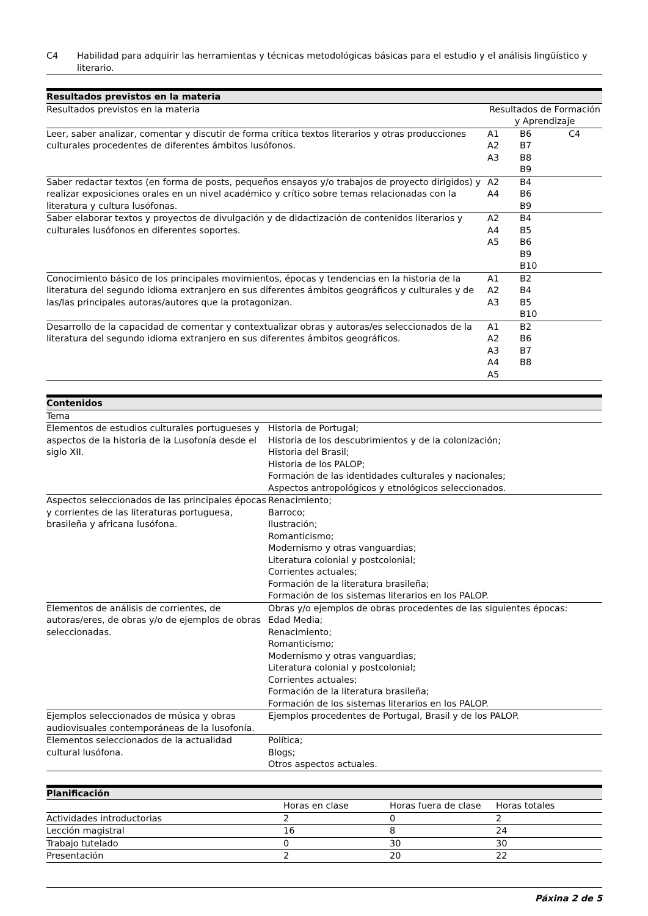| C4 | Habilidad para adquirir las herramientas y técnicas metodológicas básicas para el estudio y el análisis lingüístico y literario. |
Resultados previstos en la materia
| Resultados previstos en la materia | Resultados de Formación y Aprendizaje | | |
| Leer, saber analizar, comentar y discutir de forma crítica textos literarios y otras producciones culturales procedentes de diferentes ámbitos lusófonos. | A1 A2 A3 | B6 B7 B8 B9 | C4 |
| Saber redactar textos (en forma de posts, pequeños ensayos y/o trabajos de proyecto dirigidos) y realizar exposiciones orales en un nivel académico y crítico sobre temas relacionadas con la literatura y cultura lusófonas. | A2 A4 | B4 B6 B9 | |
| Saber elaborar textos y proyectos de divulgación y de didactización de contenidos literarios y culturales lusófonos en diferentes soportes. | A2 A4 A5 | B4 B5 B6 B9 B10 | |
| Conocimiento básico de los principales movimientos, épocas y tendencias en la historia de la literatura del segundo idioma extranjero en sus diferentes ámbitos geográficos y culturales y de las/las principales autoras/autores que la protagonizan. | A1 A2 A3 | B2 B4 B5 B10 | |
| Desarrollo de la capacidad de comentar y contextualizar obras y autoras/es seleccionados de la literatura del segundo idioma extranjero en sus diferentes ámbitos geográficos. | A1 A2 A3 A4 A5 | B2 B6 B7 B8 | |
Contenidos
| Tema | |
| Elementos de estudios culturales portugueses y aspectos de la historia de la Lusofonía desde el siglo XII. | Historia de Portugal; Historia de los descubrimientos y de la colonización; Historia del Brasil; Historia de los PALOP; Formación de las identidades culturales y nacionales; Aspectos antropológicos y etnológicos seleccionados. |
| Aspectos seleccionados de las principales épocas y corrientes de las literaturas portuguesa, brasileña y africana lusófona. | Renacimiento; Barroco; Ilustración; Romanticismo; Modernismo y otras vanguardias; Literatura colonial y postcolonial; Corrientes actuales; Formación de la literatura brasileña; Formación de los sistemas literarios en los PALOP. |
| Elementos de análisis de corrientes, de autoras/eres, de obras y/o de ejemplos de obras seleccionadas. | Obras y/o ejemplos de obras procedentes de las siguientes épocas: Edad Media; Renacimiento; Romanticismo; Modernismo y otras vanguardias; Literatura colonial y postcolonial; Corrientes actuales; Formación de la literatura brasileña; Formación de los sistemas literarios en los PALOP. |
| Ejemplos seleccionados de música y obras audiovisuales contemporáneas de la lusofonía. | Ejemplos procedentes de Portugal, Brasil y de los PALOP. |
| Elementos seleccionados de la actualidad cultural lusófona. | Política; Blogs; Otros aspectos actuales. |
Planificación
| | Horas en clase | Horas fuera de clase | Horas totales |
| Actividades introductorias | 2 | 0 | 2 |
| Lección magistral | 16 | 8 | 24 |
| Trabajo tutelado | 0 | 30 | 30 |
| Presentación | 2 | 20 | 22 |
Páxina 2 de 5